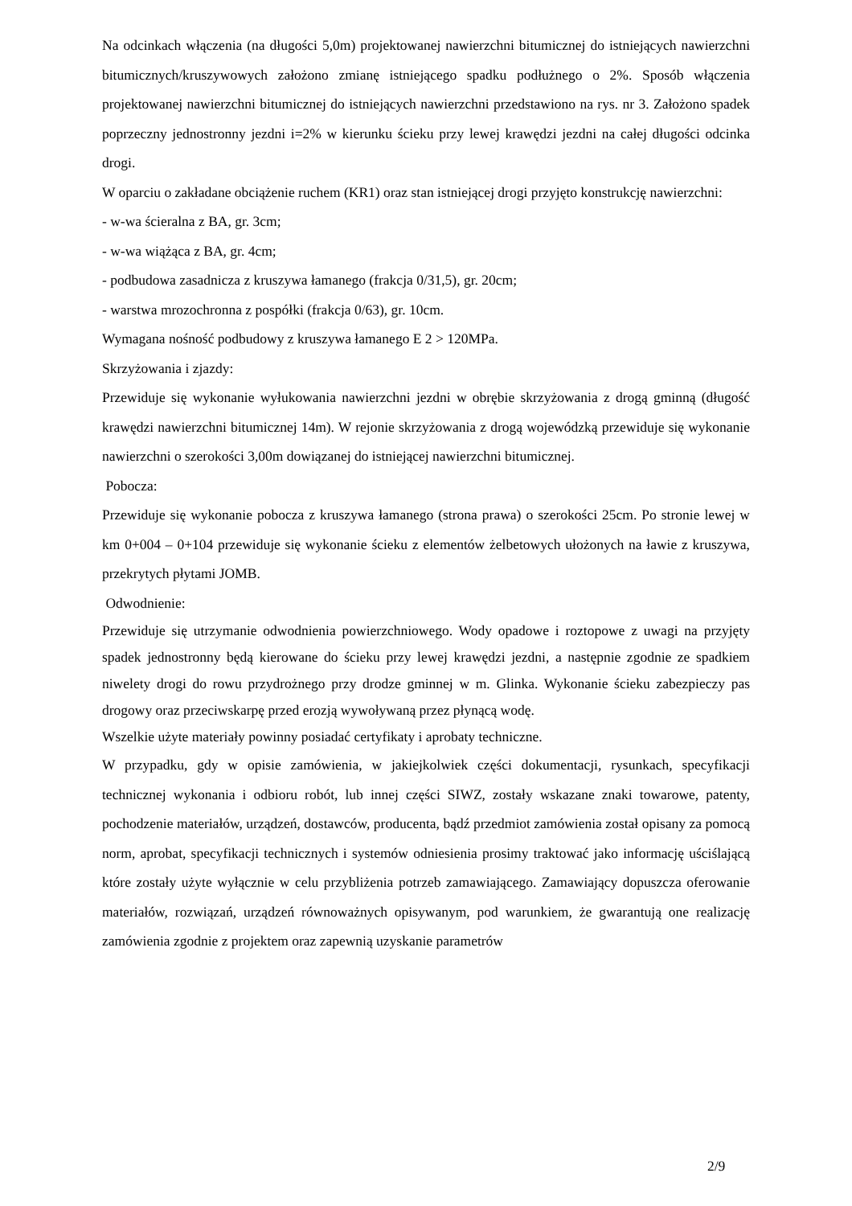Na odcinkach włączenia (na długości 5,0m) projektowanej nawierzchni bitumicznej do istniejących nawierzchni bitumicznych/kruszywowych założono zmianę istniejącego spadku podłużnego o 2%. Sposób włączenia projektowanej nawierzchni bitumicznej do istniejących nawierzchni przedstawiono na rys. nr 3. Założono spadek poprzeczny jednostronny jezdni i=2% w kierunku ścieku przy lewej krawędzi jezdni na całej długości odcinka drogi.
W oparciu o zakładane obciążenie ruchem (KR1) oraz stan istniejącej drogi przyjęto konstrukcję nawierzchni:
- w-wa ścieralna z BA, gr. 3cm;
- w-wa wiążąca z BA, gr. 4cm;
- podbudowa zasadnicza z kruszywa łamanego (frakcja 0/31,5), gr. 20cm;
- warstwa mrozochronna z pospółki (frakcja 0/63), gr. 10cm.
Wymagana nośność podbudowy z kruszywa łamanego E 2 > 120MPa.
Skrzyżowania i zjazdy:
Przewiduje się wykonanie wyłukowania nawierzchni jezdni w obrębie skrzyżowania z drogą gminną (długość krawędzi nawierzchni bitumicznej 14m). W rejonie skrzyżowania z drogą wojewódzką przewiduje się wykonanie nawierzchni o szerokości 3,00m dowiązanej do istniejącej nawierzchni bitumicznej.
Pobocza:
Przewiduje się wykonanie pobocza z kruszywa łamanego (strona prawa) o szerokości 25cm. Po stronie lewej w km 0+004 – 0+104 przewiduje się wykonanie ścieku z elementów żelbetowych ułożonych na ławie z kruszywa, przekrytych płytami JOMB.
Odwodnienie:
Przewiduje się utrzymanie odwodnienia powierzchniowego. Wody opadowe i roztopowe z uwagi na przyjęty spadek jednostronny będą kierowane do ścieku przy lewej krawędzi jezdni, a następnie zgodnie ze spadkiem niwelety drogi do rowu przydrożnego przy drodze gminnej w m. Glinka. Wykonanie ścieku zabezpieczy pas drogowy oraz przeciwskarpę przed erozją wywoływaną przez płynącą wodę.
Wszelkie użyte materiały powinny posiadać certyfikaty i aprobaty techniczne.
W przypadku, gdy w opisie zamówienia, w jakiejkolwiek części dokumentacji, rysunkach, specyfikacji technicznej wykonania i odbioru robót, lub innej części SIWZ, zostały wskazane znaki towarowe, patenty, pochodzenie materiałów, urządzeń, dostawców, producenta, bądź przedmiot zamówienia został opisany za pomocą norm, aprobat, specyfikacji technicznych i systemów odniesienia prosimy traktować jako informację uściślającą które zostały użyte wyłącznie w celu przybliżenia potrzeb zamawiającego. Zamawiający dopuszcza oferowanie materiałów, rozwiązań, urządzeń równoważnych opisywanym, pod warunkiem, że gwarantują one realizację zamówienia zgodnie z projektem oraz zapewnią uzyskanie parametrów
2/9